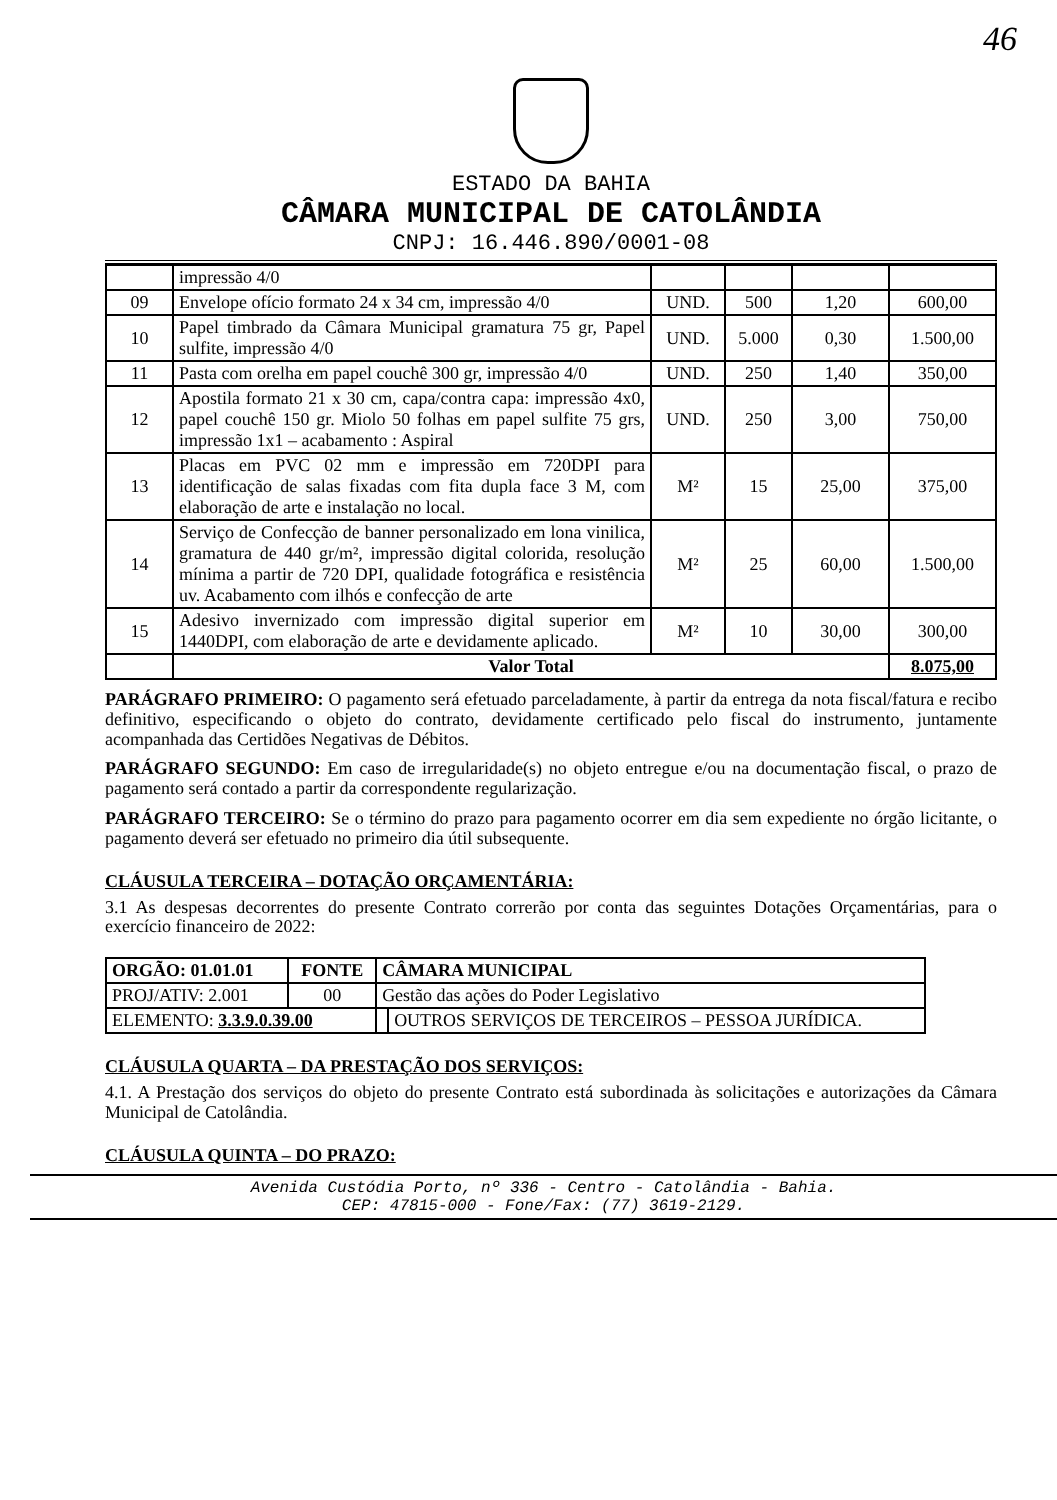46
ESTADO DA BAHIA
CÂMARA MUNICIPAL DE CATOLÂNDIA
CNPJ: 16.446.890/0001-08
| | impressão 4/0 | | | | |
| 09 | Envelope ofício formato 24 x 34 cm, impressão 4/0 | UND. | 500 | 1,20 | 600,00 |
| 10 | Papel timbrado da Câmara Municipal gramatura 75 gr, Papel sulfite, impressão 4/0 | UND. | 5.000 | 0,30 | 1.500,00 |
| 11 | Pasta com orelha em papel couchê 300 gr, impressão 4/0 | UND. | 250 | 1,40 | 350,00 |
| 12 | Apostila formato 21 x 30 cm, capa/contra capa: impressão 4x0, papel couchê 150 gr. Miolo 50 folhas em papel sulfite 75 grs, impressão 1x1 – acabamento : Aspiral | UND. | 250 | 3,00 | 750,00 |
| 13 | Placas em PVC 02 mm e impressão em 720DPI para identificação de salas fixadas com fita dupla face 3 M, com elaboração de arte e instalação no local. | M² | 15 | 25,00 | 375,00 |
| 14 | Serviço de Confecção de banner personalizado em lona vinilica, gramatura de 440 gr/m², impressão digital colorida, resolução mínima a partir de 720 DPI, qualidade fotográfica e resistência uv. Acabamento com ilhós e confecção de arte | M² | 25 | 60,00 | 1.500,00 |
| 15 | Adesivo invernizado com impressão digital superior em 1440DPI, com elaboração de arte e devidamente aplicado. | M² | 10 | 30,00 | 300,00 |
| | Valor Total | | | | 8.075,00 |
PARÁGRAFO PRIMEIRO: O pagamento será efetuado parceladamente, à partir da entrega da nota fiscal/fatura e recibo definitivo, especificando o objeto do contrato, devidamente certificado pelo fiscal do instrumento, juntamente acompanhada das Certidões Negativas de Débitos.
PARÁGRAFO SEGUNDO: Em caso de irregularidade(s) no objeto entregue e/ou na documentação fiscal, o prazo de pagamento será contado a partir da correspondente regularização.
PARÁGRAFO TERCEIRO: Se o término do prazo para pagamento ocorrer em dia sem expediente no órgão licitante, o pagamento deverá ser efetuado no primeiro dia útil subsequente.
CLÁUSULA TERCEIRA – DOTAÇÃO ORÇAMENTÁRIA:
3.1 As despesas decorrentes do presente Contrato correrão por conta das seguintes Dotações Orçamentárias, para o exercício financeiro de 2022:
| ORGÃO: 01.01.01 | FONTE | CÂMARA MUNICIPAL | |
| PROJ/ATIV: 2.001 | 00 | Gestão das ações do Poder Legislativo | |
| ELEMENTO: 3.3.9.0.39.00 | | | OUTROS SERVIÇOS DE TERCEIROS – PESSOA JURÍDICA. |
CLÁUSULA QUARTA – DA PRESTAÇÃO DOS SERVIÇOS:
4.1. A Prestação dos serviços do objeto do presente Contrato está subordinada às solicitações e autorizações da Câmara Municipal de Catolândia.
CLÁUSULA QUINTA – DO PRAZO:
Avenida Custódia Porto, nº 336 - Centro - Catolândia - Bahia.
CEP: 47815-000 - Fone/Fax: (77) 3619-2129.